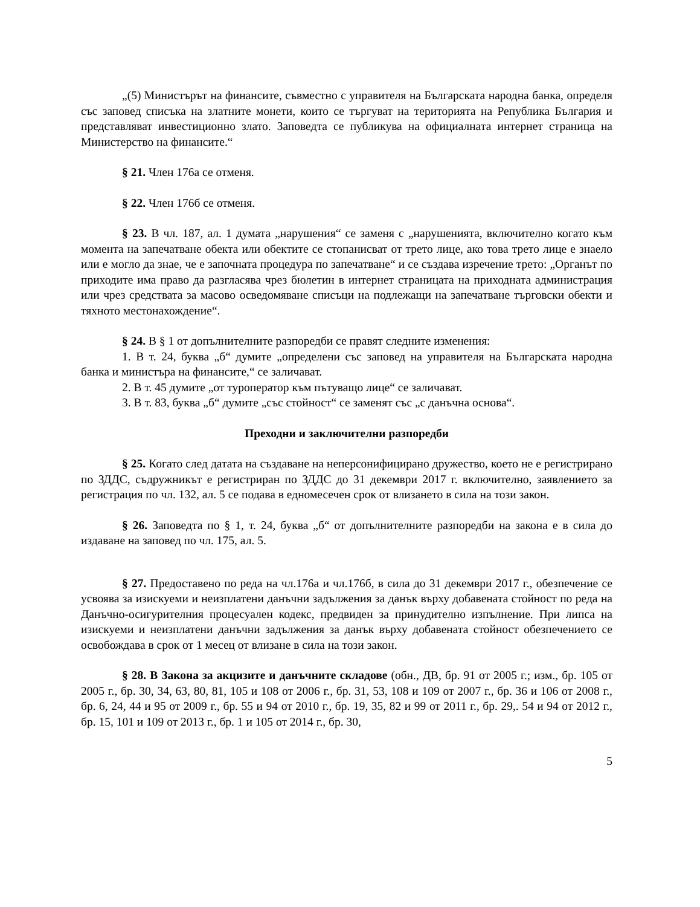„(5) Министърът на финансите, съвместно с управителя на Българската народна банка, определя със заповед списъка на златните монети, които се търгуват на територията на Република България и представляват инвестиционно злато. Заповедта се публикува на официалната интернет страница на Министерство на финансите.“
§ 21. Член 176а се отменя.
§ 22. Член 176б се отменя.
§ 23. В чл. 187, ал. 1 думата „нарушения“ се заменя с „нарушенията, включително когато към момента на запечатване обекта или обектите се стопанисват от трето лице, ако това трето лице е знаело или е могло да знае, че е започната процедура по запечатване“ и се създава изречение трето: „Органът по приходите има право да разгласява чрез бюлетин в интернет страницата на приходната администрация или чрез средствата за масово осведомяване списъци на подлежащи на запечатване търговски обекти и тяхното местонахождение“.
§ 24. В § 1 от допълнителните разпоредби се правят следните изменения:
1. В т. 24, буква „б“ думите „определени със заповед на управителя на Българската народна банка и министъра на финансите,“ се заличават.
2. В т. 45 думите „от туроператор към пътуващо лице“ се заличават.
3. В т. 83, буква „б“ думите „със стойност“ се заменят със „с данъчна основа“.
Преходни и заключителни разпоредби
§ 25. Когато след датата на създаване на неперсонифицирано дружество, което не е регистрирано по ЗДДС, съдружникът е регистриран по ЗДДС до 31 декември 2017 г. включително, заявлението за регистрация по чл. 132, ал. 5 се подава в едномесечен срок от влизането в сила на този закон.
§ 26. Заповедта по § 1, т. 24, буква „б“ от допълнителните разпоредби на закона е в сила до издаване на заповед по чл. 175, ал. 5.
§ 27. Предоставено по реда на чл.176а и чл.176б, в сила до 31 декември 2017 г., обезпечение се усвоява за изискуеми и неизплатени данъчни задължения за данък върху добавената стойност по реда на Данъчно-осигурителния процесуален кодекс, предвиден за принудително изпълнение. При липса на изискуеми и неизплатени данъчни задължения за данък върху добавената стойност обезпечението се освобождава в срок от 1 месец от влизане в сила на този закон.
§ 28. В Закона за акцизите и данъчните складове (обн., ДВ, бр. 91 от 2005 г.; изм., бр. 105 от 2005 г., бр. 30, 34, 63, 80, 81, 105 и 108 от 2006 г., бр. 31, 53, 108 и 109 от 2007 г., бр. 36 и 106 от 2008 г., бр. 6, 24, 44 и 95 от 2009 г., бр. 55 и 94 от 2010 г., бр. 19, 35, 82 и 99 от 2011 г., бр. 29,. 54 и 94 от 2012 г., бр. 15, 101 и 109 от 2013 г., бр. 1 и 105 от 2014 г., бр. 30,
5